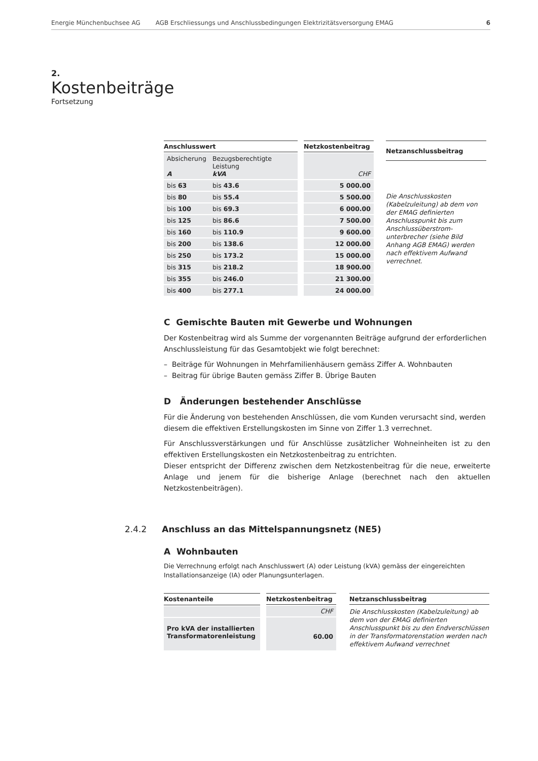Energie Münchenbuchsee AG AGB Erschliessungs und Anschlussbedingungen Elektrizitätsversorgung EMAG 6
2.
Kostenbeiträge
Fortsetzung
| Anschlusswert | |
| --- | --- |
| Absicherung A | Bezugsberechtigte Leistung kVA |
| bis 63 | bis 43.6 |
| bis 80 | bis 55.4 |
| bis 100 | bis 69.3 |
| bis 125 | bis 86.6 |
| bis 160 | bis 110.9 |
| bis 200 | bis 138.6 |
| bis 250 | bis 173.2 |
| bis 315 | bis 218.2 |
| bis 355 | bis 246.0 |
| bis 400 | bis 277.1 |
| Netzkostenbeitrag |
| --- |
| CHF |
| 5 000.00 |
| 5 500.00 |
| 6 000.00 |
| 7 500.00 |
| 9 600.00 |
| 12 000.00 |
| 15 000.00 |
| 18 900.00 |
| 21 300.00 |
| 24 000.00 |
| Netzanschlussbeitrag |
| --- |
| Die Anschlusskosten (Kabelzuleitung) ab dem von der EMAG definierten Anschlusspunkt bis zum Anschlussüberstrom­unterbrecher (siehe Bild Anhang AGB EMAG) werden nach effektivem Aufwand verrechnet. |
C Gemischte Bauten mit Gewerbe und Wohnungen
Der Kostenbeitrag wird als Summe der vorgenannten Beiträge aufgrund der erforderlichen Anschlussleistung für das Gesamtobjekt wie folgt berechnet:
– Beiträge für Wohnungen in Mehrfamilienhäusern gemäss Ziffer A. Wohnbauten
– Beitrag für übrige Bauten gemäss Ziffer B. Übrige Bauten
D Änderungen bestehender Anschlüsse
Für die Änderung von bestehenden Anschlüssen, die vom Kunden verursacht sind, werden diesem die effektiven Erstellungskosten im Sinne von Ziffer 1.3 verrechnet.
Für Anschlussverstärkungen und für Anschlüsse zusätzlicher Wohneinheiten ist zu den effektiven Erstellungskosten ein Netzkostenbeitrag zu entrichten.
Dieser entspricht der Differenz zwischen dem Netzkostenbeitrag für die neue, erweiterte Anlage und jenem für die bisherige Anlage (berechnet nach den aktuellen Netzkostenbeiträgen).
2.4.2 Anschluss an das Mittelspannungsnetz (NE5)
A Wohnbauten
Die Verrechnung erfolgt nach Anschlusswert (A) oder Leistung (kVA) gemäss der eingereichten Installationsanzeige (IA) oder Planungsunterlagen.
| Kostenanteile |
| --- |
| Pro kVA der installierten Transformatorenleistung |
| Netzkostenbeitrag |
| --- |
| CHF |
| 60.00 |
| Netzanschlussbeitrag |
| --- |
| Die Anschlusskosten (Kabelzuleitung) ab dem von der EMAG definierten Anschlusspunkt bis zu den Endverschlüssen in der Transformatorenstation werden nach effektivem Aufwand verrechnet |